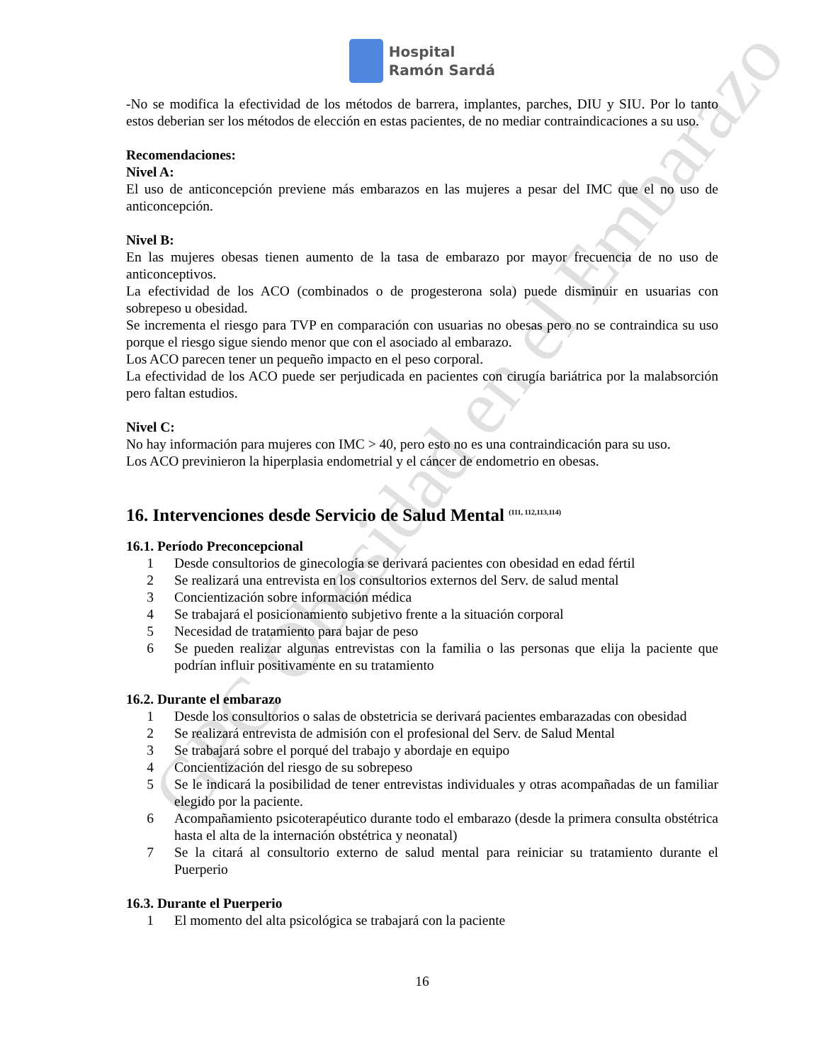GPC Obesidad en el Embarazo
Hospital
Ramón Sardá
-No se modifica la efectividad de los métodos de barrera, implantes, parches, DIU y SIU. Por lo tanto estos deberian ser los métodos de elección en estas pacientes, de no mediar contraindicaciones a su uso.
Recomendaciones:
Nivel A:
El uso de anticoncepción previene más embarazos en las mujeres a pesar del IMC que el no uso de anticoncepción.
Nivel B:
En las mujeres obesas tienen aumento de la tasa de embarazo por mayor frecuencia de no uso de anticonceptivos.
La efectividad de los ACO (combinados o de progesterona sola) puede disminuir en usuarias con sobrepeso u obesidad.
Se incrementa el riesgo para TVP en comparación con usuarias no obesas pero no se contraindica su uso porque el riesgo sigue siendo menor que con el asociado al embarazo.
Los ACO parecen tener un pequeño impacto en el peso corporal.
La efectividad de los ACO puede ser perjudicada en pacientes con cirugía bariátrica por la malabsorción pero faltan estudios.
Nivel C:
No hay información para mujeres con IMC > 40, pero esto no es una contraindicación para su uso.
Los ACO previnieron la hiperplasia endometrial y el cáncer de endometrio en obesas.
16. Intervenciones desde Servicio de Salud Mental <sup>(111, 112,113,114)</sup>
16.1. Período Preconcepcional
1 Desde consultorios de ginecología se derivará pacientes con obesidad en edad fértil
2 Se realizará una entrevista en los consultorios externos del Serv. de salud mental
3 Concientización sobre información médica
4 Se trabajará el posicionamiento subjetivo frente a la situación corporal
5 Necesidad de tratamiento para bajar de peso
6 Se pueden realizar algunas entrevistas con la familia o las personas que elija la paciente que podrían influir positivamente en su tratamiento
16.2. Durante el embarazo
1 Desde los consultorios o salas de obstetricia se derivará pacientes embarazadas con obesidad
2 Se realizará entrevista de admisión con el profesional del Serv. de Salud Mental
3 Se trabajará sobre el porqué del trabajo y abordaje en equipo
4 Concientización del riesgo de su sobrepeso
5 Se le indicará la posibilidad de tener entrevistas individuales y otras acompañadas de un familiar elegido por la paciente.
6 Acompañamiento psicoterapéutico durante todo el embarazo (desde la primera consulta obstétrica hasta el alta de la internación obstétrica y neonatal)
7 Se la citará al consultorio externo de salud mental para reiniciar su tratamiento durante el Puerperio
16.3. Durante el Puerperio
1 El momento del alta psicológica se trabajará con la paciente
16